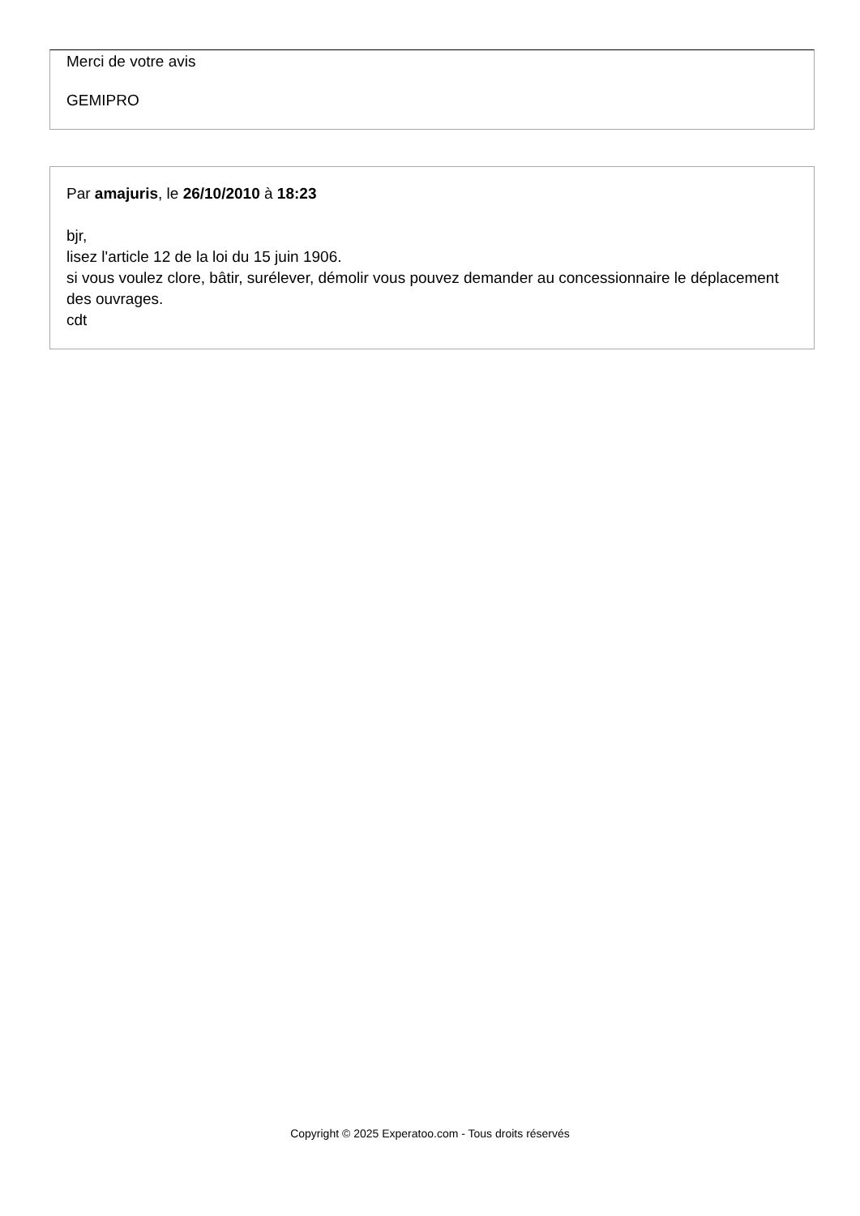Merci de votre avis
GEMIPRO
Par amajuris, le 26/10/2010 à 18:23
bjr,
lisez l'article 12 de la loi du 15 juin 1906.
si vous voulez clore, bâtir, surélever, démolir vous pouvez demander au concessionnaire le déplacement des ouvrages.
cdt
Copyright © 2025 Experatoo.com - Tous droits réservés